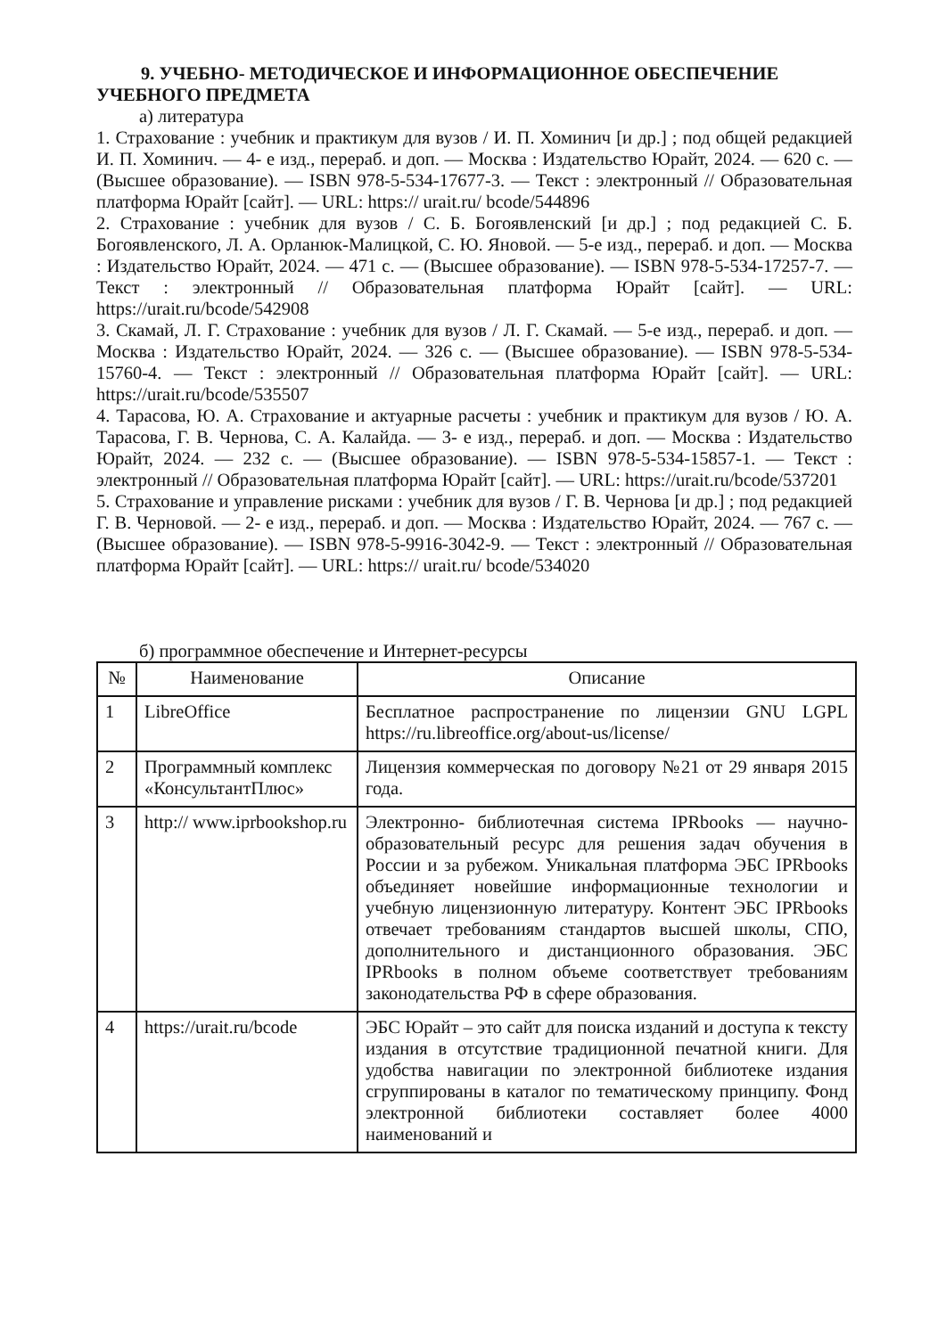9. УЧЕБНО- МЕТОДИЧЕСКОЕ И ИНФОРМАЦИОННОЕ ОБЕСПЕЧЕНИЕ УЧЕБНОГО ПРЕДМЕТА
а) литература
1. Страхование : учебник и практикум для вузов / И. П. Хоминич [и др.] ; под общей редакцией И. П. Хоминич. — 4- е изд., перераб. и доп. — Москва : Издательство Юрайт, 2024. — 620 с. — (Высшее образование). — ISBN 978-5-534-17677-3. — Текст : электронный // Образовательная платформа Юрайт [сайт]. — URL: https:// urait.ru/ bcode/544896
2. Страхование : учебник для вузов / С. Б. Богоявленский [и др.] ; под редакцией С. Б. Богоявленского, Л. А. Орланюк-Малицкой, С. Ю. Яновой. — 5-е изд., перераб. и доп. — Москва : Издательство Юрайт, 2024. — 471 с. — (Высшее образование). — ISBN 978-5-534-17257-7. — Текст : электронный // Образовательная платформа Юрайт [сайт]. — URL: https://urait.ru/bcode/542908
3. Скамай, Л. Г. Страхование : учебник для вузов / Л. Г. Скамай. — 5-е изд., перераб. и доп. — Москва : Издательство Юрайт, 2024. — 326 с. — (Высшее образование). — ISBN 978-5-534-15760-4. — Текст : электронный // Образовательная платформа Юрайт [сайт]. — URL: https://urait.ru/bcode/535507
4. Тарасова, Ю. А. Страхование и актуарные расчеты : учебник и практикум для вузов / Ю. А. Тарасова, Г. В. Чернова, С. А. Калайда. — 3- е изд., перераб. и доп. — Москва : Издательство Юрайт, 2024. — 232 с. — (Высшее образование). — ISBN 978-5-534-15857-1. — Текст : электронный // Образовательная платформа Юрайт [сайт]. — URL: https://urait.ru/bcode/537201
5. Страхование и управление рисками : учебник для вузов / Г. В. Чернова [и др.] ; под редакцией Г. В. Черновой. — 2- е изд., перераб. и доп. — Москва : Издательство Юрайт, 2024. — 767 с. — (Высшее образование). — ISBN 978-5-9916-3042-9. — Текст : электронный // Образовательная платформа Юрайт [сайт]. — URL: https:// urait.ru/ bcode/534020
б) программное обеспечение и Интернет-ресурсы
| № | Наименование | Описание |
| --- | --- | --- |
| 1 | LibreOffice | Бесплатное распространение по лицензии GNU LGPL https://ru.libreoffice.org/about-us/license/ |
| 2 | Программный комплекс «КонсультантПлюс» | Лицензия коммерческая по договору №21 от 29 января 2015 года. |
| 3 | http:// www.iprbookshop.ru | Электронно- библиотечная система IPRbooks — научно- образовательный ресурс для решения задач обучения в России и за рубежом. Уникальная платформа ЭБС IPRbooks объединяет новейшие информационные технологии и учебную лицензионную литературу. Контент ЭБС IPRbooks отвечает требованиям стандартов высшей школы, СПО, дополнительного и дистанционного образования. ЭБС IPRbooks в полном объеме соответствует требованиям законодательства РФ в сфере образования. |
| 4 | https://urait.ru/bcode | ЭБС Юрайт – это сайт для поиска изданий и доступа к тексту издания в отсутствие традиционной печатной книги. Для удобства навигации по электронной библиотеке издания сгруппированы в каталог по тематическому принципу. Фонд электронной библиотеки составляет более 4000 наименований и |